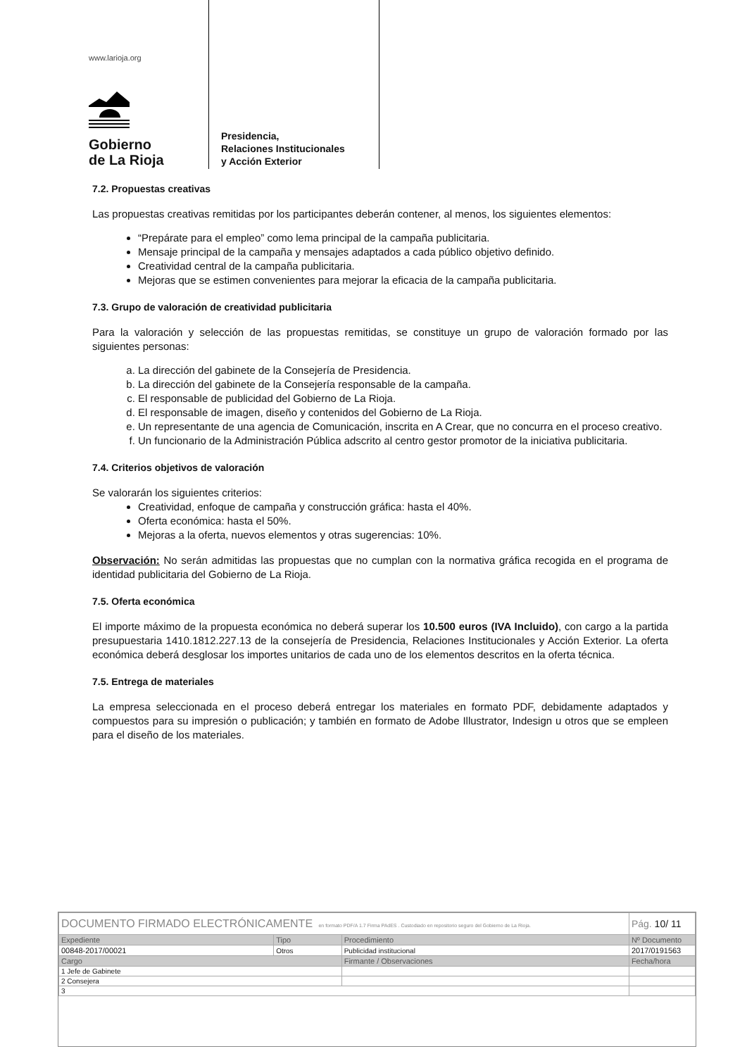www.larioja.org
Gobierno
de La Rioja
Presidencia,
Relaciones Institucionales
y Acción Exterior
7.2. Propuestas creativas
Las propuestas creativas remitidas por los participantes deberán contener, al menos, los siguientes elementos:
“Prepárate para el empleo” como lema principal de la campaña publicitaria.
Mensaje principal de la campaña y mensajes adaptados a cada público objetivo definido.
Creatividad central de la campaña publicitaria.
Mejoras que se estimen convenientes para mejorar la eficacia de la campaña publicitaria.
7.3. Grupo de valoración de creatividad publicitaria
Para la valoración y selección de las propuestas remitidas, se constituye un grupo de valoración formado por las siguientes personas:
a. La dirección del gabinete de la Consejería de Presidencia.
b. La dirección del gabinete de la Consejería responsable de la campaña.
c. El responsable de publicidad del Gobierno de La Rioja.
d. El responsable de imagen, diseño y contenidos del Gobierno de La Rioja.
e. Un representante de una agencia de Comunicación, inscrita en A Crear, que no concurra en el proceso creativo.
f. Un funcionario de la Administración Pública adscrito al centro gestor promotor de la iniciativa publicitaria.
7.4. Criterios objetivos de valoración
Se valorarán los siguientes criterios:
Creatividad, enfoque de campaña y construcción gráfica: hasta el 40%.
Oferta económica: hasta el 50%.
Mejoras a la oferta, nuevos elementos y otras sugerencias: 10%.
Observación: No serán admitidas las propuestas que no cumplan con la normativa gráfica recogida en el programa de identidad publicitaria del Gobierno de La Rioja.
7.5. Oferta económica
El importe máximo de la propuesta económica no deberá superar los 10.500 euros (IVA Incluido), con cargo a la partida presupuestaria 1410.1812.227.13 de la consejería de Presidencia, Relaciones Institucionales y Acción Exterior. La oferta económica deberá desglosar los importes unitarios de cada uno de los elementos descritos en la oferta técnica.
7.5. Entrega de materiales
La empresa seleccionada en el proceso deberá entregar los materiales en formato PDF, debidamente adaptados y compuestos para su impresión o publicación; y también en formato de Adobe Illustrator, Indesign u otros que se empleen para el diseño de los materiales.
| DOCUMENTO FIRMADO ELECTRÓNICAMENTE en formato PDF/A 1.7 Firma PAdES . Custodiado en repositorio seguro del Gobierno de La Rioja. | | | Pág. 10/ 11 |
| Expediente | Tipo | Procedimiento | Nº Documento |
| 00848-2017/00021 | Otros | Publicidad institucional | 2017/0191563 |
| Cargo | | Firmante / Observaciones | Fecha/hora |
| 1 Jefe de Gabinete | | | |
| 2 Consejera | | | |
| 3 | | | |